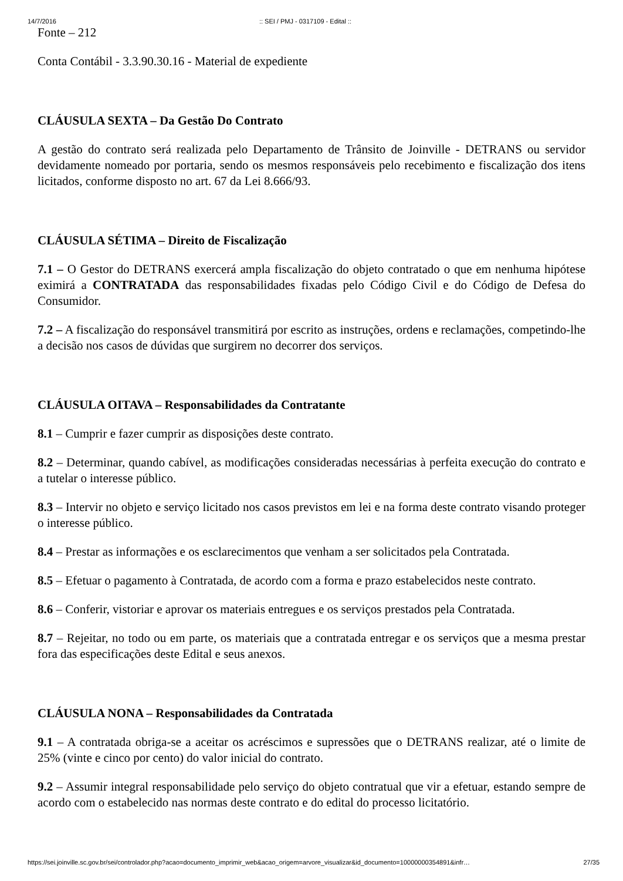14/7/2016:: SEI / PMJ - 0317109 - Edital ::
Fonte – 212
Conta Contábil - 3.3.90.30.16 - Material de expediente
CLÁUSULA SEXTA – Da Gestão Do Contrato
A gestão do contrato será realizada pelo Departamento de Trânsito de Joinville - DETRANS ou servidor devidamente nomeado por portaria, sendo os mesmos responsáveis pelo recebimento e fiscalização dos itens licitados, conforme disposto no art. 67 da Lei 8.666/93.
CLÁUSULA SÉTIMA – Direito de Fiscalização
7.1 – O Gestor do DETRANS exercerá ampla fiscalização do objeto contratado o que em nenhuma hipótese eximirá a CONTRATADA das responsabilidades fixadas pelo Código Civil e do Código de Defesa do Consumidor.
7.2 – A fiscalização do responsável transmitirá por escrito as instruções, ordens e reclamações, competindo-lhe a decisão nos casos de dúvidas que surgirem no decorrer dos serviços.
CLÁUSULA OITAVA – Responsabilidades da Contratante
8.1 – Cumprir e fazer cumprir as disposições deste contrato.
8.2 – Determinar, quando cabível, as modificações consideradas necessárias à perfeita execução do contrato e a tutelar o interesse público.
8.3 – Intervir no objeto e serviço licitado nos casos previstos em lei e na forma deste contrato visando proteger o interesse público.
8.4 – Prestar as informações e os esclarecimentos que venham a ser solicitados pela Contratada.
8.5 – Efetuar o pagamento à Contratada, de acordo com a forma e prazo estabelecidos neste contrato.
8.6 – Conferir, vistoriar e aprovar os materiais entregues e os serviços prestados pela Contratada.
8.7 – Rejeitar, no todo ou em parte, os materiais que a contratada entregar e os serviços que a mesma prestar fora das especificações deste Edital e seus anexos.
CLÁUSULA NONA – Responsabilidades da Contratada
9.1 – A contratada obriga-se a aceitar os acréscimos e supressões que o DETRANS realizar, até o limite de 25% (vinte e cinco por cento) do valor inicial do contrato.
9.2 – Assumir integral responsabilidade pelo serviço do objeto contratual que vir a efetuar, estando sempre de acordo com o estabelecido nas normas deste contrato e do edital do processo licitatório.
https://sei.joinville.sc.gov.br/sei/controlador.php?acao=documento_imprimir_web&acao_origem=arvore_visualizar&id_documento=10000000354891&infr… 27/35